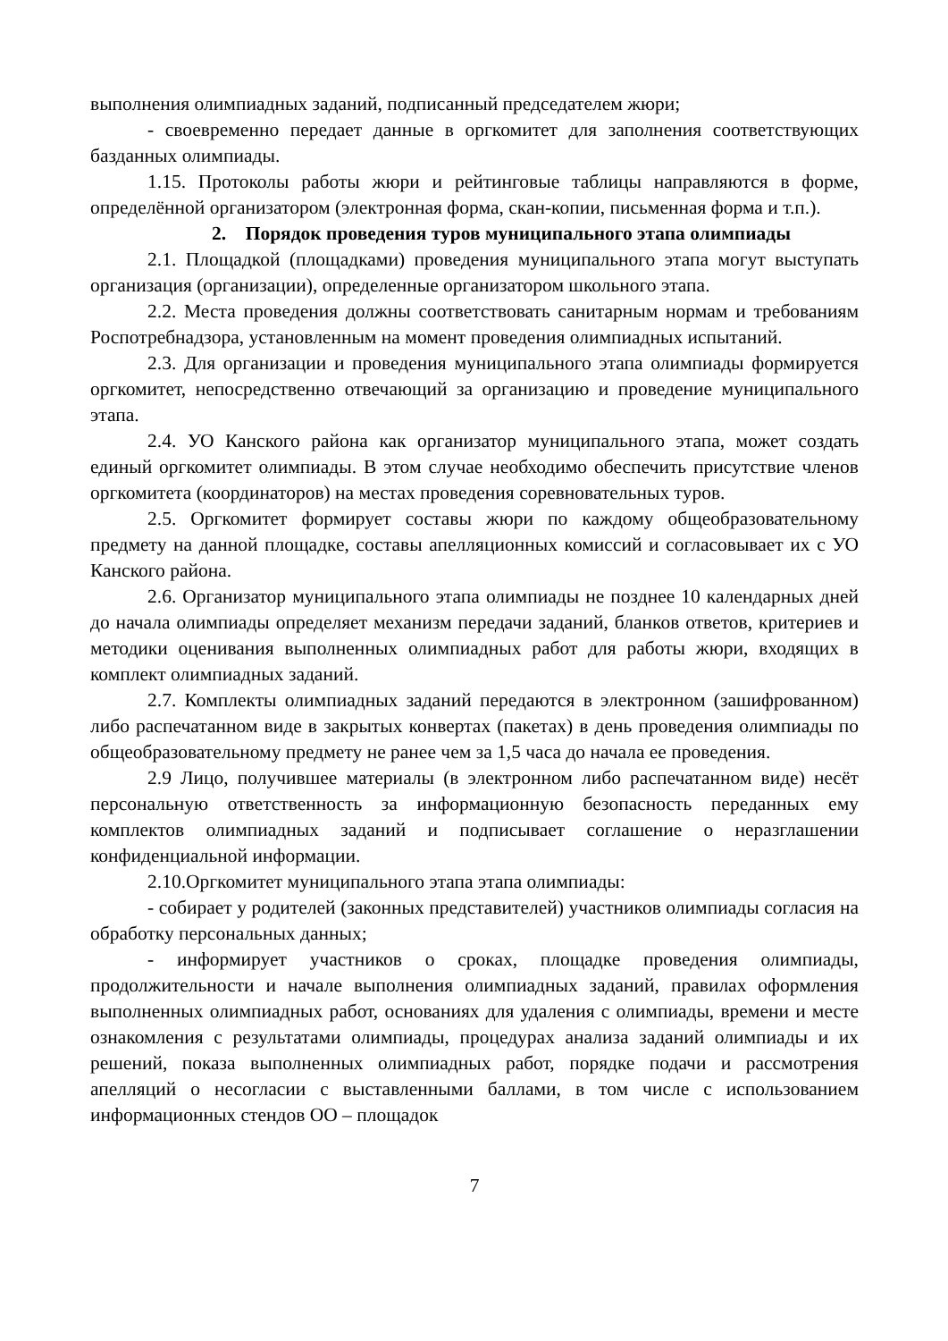выполнения олимпиадных заданий, подписанный председателем жюри;
- своевременно передает данные в оргкомитет для заполнения соответствующих базданных олимпиады.
1.15. Протоколы работы жюри и рейтинговые таблицы направляются в форме, определённой организатором (электронная форма, скан-копии, письменная форма и т.п.).
2. Порядок проведения туров муниципального этапа олимпиады
2.1. Площадкой (площадками) проведения муниципального этапа могут выступать организация (организации), определенные организатором школьного этапа.
2.2. Места проведения должны соответствовать санитарным нормам и требованиям Роспотребнадзора, установленным на момент проведения олимпиадных испытаний.
2.3. Для организации и проведения муниципального этапа олимпиады формируется оргкомитет, непосредственно отвечающий за организацию и проведение муниципального этапа.
2.4. УО Канского района как организатор муниципального этапа, может создать единый оргкомитет олимпиады. В этом случае необходимо обеспечить присутствие членов оргкомитета (координаторов) на местах проведения соревновательных туров.
2.5. Оргкомитет формирует составы жюри по каждому общеобразовательному предмету на данной площадке, составы апелляционных комиссий и согласовывает их с УО Канского района.
2.6. Организатор муниципального этапа олимпиады не позднее 10 календарных дней до начала олимпиады определяет механизм передачи заданий, бланков ответов, критериев и методики оценивания выполненных олимпиадных работ для работы жюри, входящих в комплект олимпиадных заданий.
2.7. Комплекты олимпиадных заданий передаются в электронном (зашифрованном) либо распечатанном виде в закрытых конвертах (пакетах) в день проведения олимпиады по общеобразовательному предмету не ранее чем за 1,5 часа до начала ее проведения.
2.9 Лицо, получившее материалы (в электронном либо распечатанном виде) несёт персональную ответственность за информационную безопасность переданных ему комплектов олимпиадных заданий и подписывает соглашение о неразглашении конфиденциальной информации.
2.10.Оргкомитет муниципального этапа этапа олимпиады:
- собирает у родителей (законных представителей) участников олимпиады согласия на обработку персональных данных;
- информирует участников о сроках, площадке проведения олимпиады, продолжительности и начале выполнения олимпиадных заданий, правилах оформления выполненных олимпиадных работ, основаниях для удаления с олимпиады, времени и месте ознакомления с результатами олимпиады, процедурах анализа заданий олимпиады и их решений, показа выполненных олимпиадных работ, порядке подачи и рассмотрения апелляций о несогласии с выставленными баллами, в том числе с использованием информационных стендов ОО – площадок
7